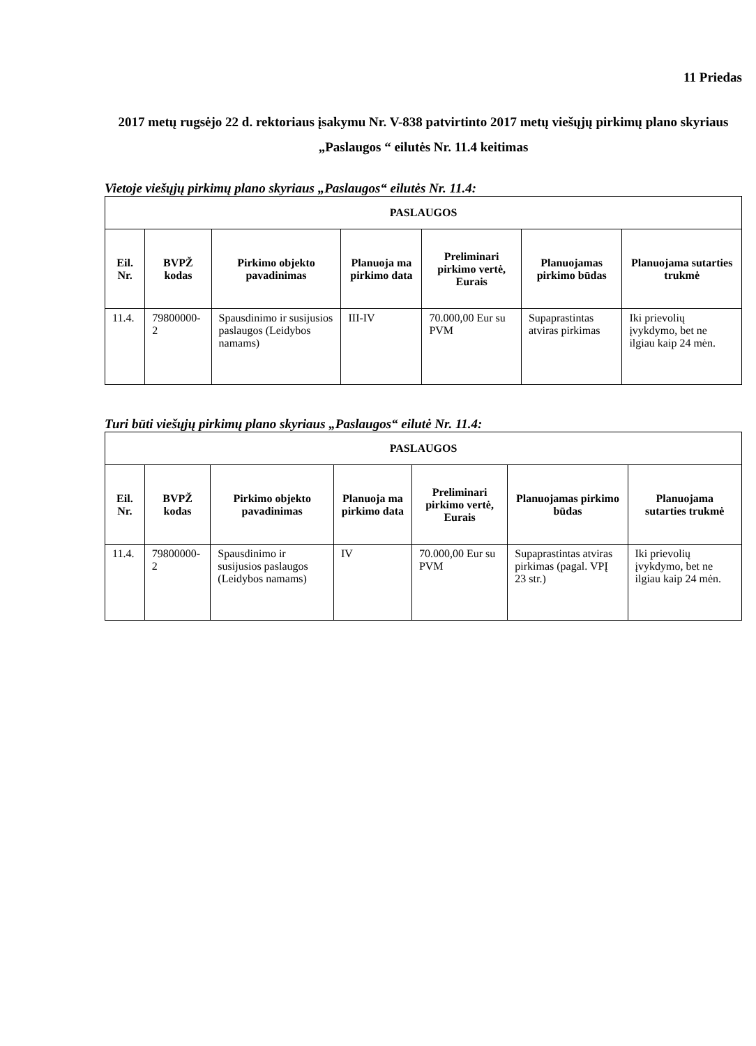11 Priedas
2017 metų rugsėjo 22 d. rektoriaus įsakymu Nr. V-838 patvirtinto 2017 metų viešųjų pirkimų plano skyriaus „Paslaugos “ eilutės Nr. 11.4 keitimas
Vietoje viešųjų pirkimų plano skyriaus „Paslaugos“ eilutės Nr. 11.4:
| PASLAUGOS | | | | | | |
| --- | --- | --- | --- | --- | --- | --- |
| Eil. Nr. | BVPŽ kodas | Pirkimo objekto pavadinimas | Planuoja ma pirkimo data | Preliminari pirkimo vertė, Eurais | Planuojamas pirkimo būdas | Planuojama sutarties trukmė |
| 11.4. | 79800000-2 | Spausdinimo ir susijusios paslaugos (Leidybos namams) | III-IV | 70.000,00 Eur su PVM | Supaprastintas atviras pirkimas | Iki prievolių įvykdymo, bet ne ilgiau kaip 24 mėn. |
Turi būti viešųjų pirkimų plano skyriaus „Paslaugos“ eilutė Nr. 11.4:
| PASLAUGOS | | | | | | |
| --- | --- | --- | --- | --- | --- | --- |
| Eil. Nr. | BVPŽ kodas | Pirkimo objekto pavadinimas | Planuoja ma pirkimo data | Preliminari pirkimo vertė, Eurais | Planuojamas pirkimo būdas | Planuojama sutarties trukmė |
| 11.4. | 79800000-2 | Spausdinimo ir susijusios paslaugos (Leidybos namams) | IV | 70.000,00 Eur su PVM | Supaprastintas atviras pirkimas (pagal. VPĮ 23 str.) | Iki prievolių įvykdymo, bet ne ilgiau kaip 24 mėn. |